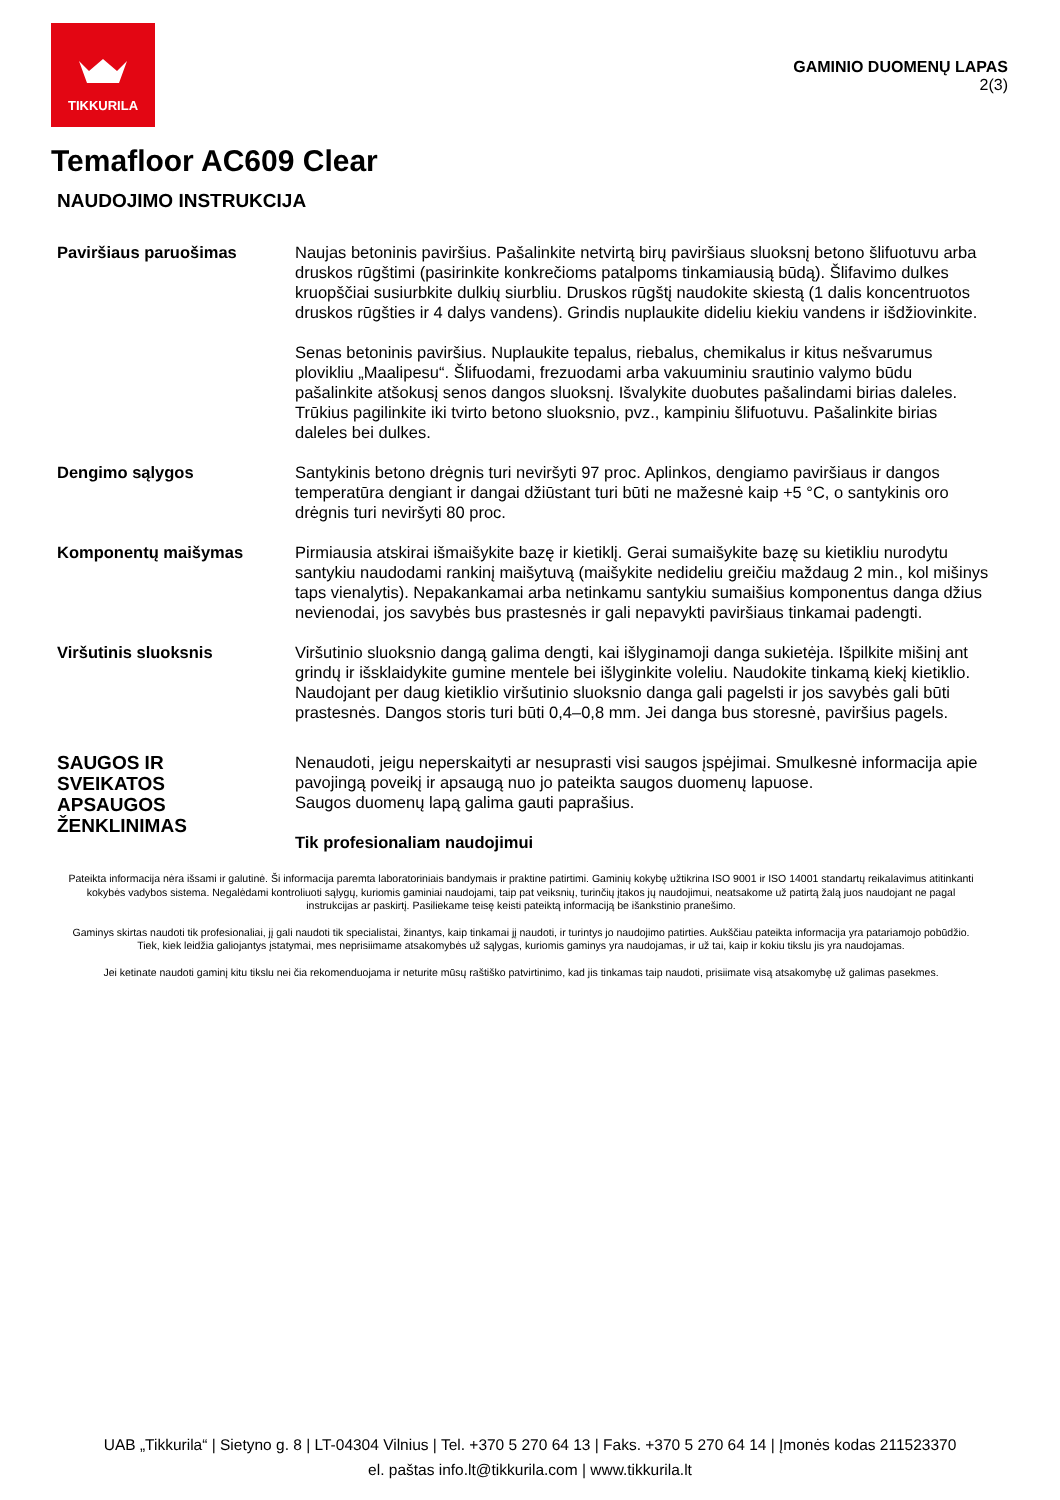TIKKURILA
GAMINIO DUOMENŲ LAPAS
2(3)
Temafloor AC609 Clear
NAUDOJIMO INSTRUKCIJA
Paviršiaus paruošimas Naujas betoninis paviršius. Pašalinkite netvirtą birų paviršiaus sluoksnį betono šlifuotuvu arba druskos rūgštimi (pasirinkite konkrečioms patalpoms tinkamiausią būdą). Šlifavimo dulkes kruopščiai susiurbkite dulkių siurbliu. Druskos rūgštį naudokite skiestą (1 dalis koncentruotos druskos rūgšties ir 4 dalys vandens). Grindis nuplaukite dideliu kiekiu vandens ir išdžiovinkite.
Senas betoninis paviršius. Nuplaukite tepalus, riebalus, chemikalus ir kitus nešvarumus plovikliu „Maalipesu“. Šlifuodami, frezuodami arba vakuuminiu srautinio valymo būdu pašalinkite atšokusį senos dangos sluoksnį. Išvalykite duobutes pašalindami birias daleles. Trūkius pagilinkite iki tvirto betono sluoksnio, pvz., kampiniu šlifuotuvu. Pašalinkite birias daleles bei dulkes.
Dengimo sąlygos Santykinis betono drėgnis turi neviršyti 97 proc. Aplinkos, dengiamo paviršiaus ir dangos temperatūra dengiant ir dangai džiūstant turi būti ne mažesnė kaip +5 °C, o santykinis oro drėgnis turi neviršyti 80 proc.
Komponentų maišymas Pirmiausia atskirai išmaišykite bazę ir kietiklį. Gerai sumaišykite bazę su kietikliu nurodytu santykiu naudodami rankinį maišytuvą (maišykite nedideliu greičiu maždaug 2 min., kol mišinys taps vienalytis). Nepakankamai arba netinkamu santykiu sumaišius komponentus danga džius nevienodai, jos savybės bus prastesnės ir gali nepavykti paviršiaus tinkamai padengti.
Viršutinis sluoksnis Viršutinio sluoksnio dangą galima dengti, kai išlyginamoji danga sukietėja. Išpilkite mišinį ant grindų ir išsklaidykite gumine mentele bei išlyginkite voleliu. Naudokite tinkamą kiekį kietiklio. Naudojant per daug kietiklio viršutinio sluoksnio danga gali pagelsti ir jos savybės gali būti prastesnės. Dangos storis turi būti 0,4–0,8 mm. Jei danga bus storesnė, paviršius pagels.
SAUGOS IR
SVEIKATOS
APSAUGOS
ŽENKLINIMAS
Nenaudoti, jeigu neperskaityti ar nesuprasti visi saugos įspėjimai. Smulkesnė informacija apie pavojingą poveikį ir apsaugą nuo jo pateikta saugos duomenų lapuose.
Saugos duomenų lapą galima gauti paprašius.
Tik profesionaliam naudojimui
Pateikta informacija nėra išsami ir galutinė. Ši informacija paremta laboratoriniais bandymais ir praktine patirtimi. Gaminių kokybę užtikrina ISO 9001 ir ISO 14001 standartų reikalavimus atitinkanti kokybės vadybos sistema. Negalėdami kontroliuoti sąlygų, kuriomis gaminiai naudojami, taip pat veiksnių, turinčių įtakos jų naudojimui, neatsakome už patirtą žalą juos naudojant ne pagal instrukcijas ar paskirtį. Pasiliekame teisę keisti pateiktą informaciją be išankstinio pranešimo.
Gaminys skirtas naudoti tik profesionaliai, jį gali naudoti tik specialistai, žinantys, kaip tinkamai jį naudoti, ir turintys jo naudojimo patirties. Aukščiau pateikta informacija yra patariamojo pobūdžio. Tiek, kiek leidžia galiojantys įstatymai, mes neprisiimame atsakomybės už sąlygas, kuriomis gaminys yra naudojamas, ir už tai, kaip ir kokiu tikslu jis yra naudojamas.
Jei ketinate naudoti gaminį kitu tikslu nei čia rekomenduojama ir neturite mūsų raštiško patvirtinimo, kad jis tinkamas taip naudoti, prisiimate visą atsakomybę už galimas pasekmes.
UAB „Tikkurila“ | Sietyno g. 8 | LT-04304 Vilnius | Tel. +370 5 270 64 13 | Faks. +370 5 270 64 14 | Įmonės kodas 211523370
el. paštas info.lt@tikkurila.com | www.tikkurila.lt